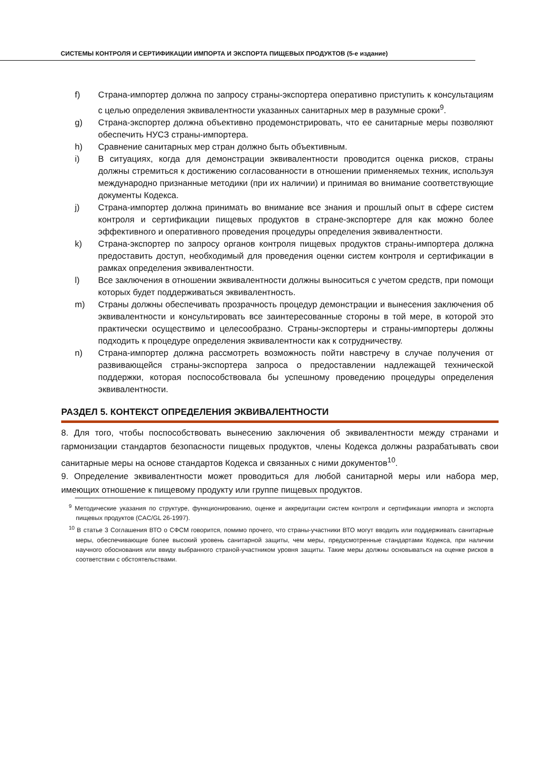СИСТЕМЫ КОНТРОЛЯ И СЕРТИФИКАЦИИ ИМПОРТА И ЭКСПОРТА ПИЩЕВЫХ ПРОДУКТОВ (5-е издание)
f) Страна-импортер должна по запросу страны-экспортера оперативно приступить к консультациям с целью определения эквивалентности указанных санитарных мер в разумные сроки<sup>9</sup>.
g) Страна-экспортер должна объективно продемонстрировать, что ее санитарные меры позволяют обеспечить НУСЗ страны-импортера.
h) Сравнение санитарных мер стран должно быть объективным.
i) В ситуациях, когда для демонстрации эквивалентности проводится оценка рисков, страны должны стремиться к достижению согласованности в отношении применяемых техник, используя международно признанные методики (при их наличии) и принимая во внимание соответствующие документы Кодекса.
j) Страна-импортер должна принимать во внимание все знания и прошлый опыт в сфере систем контроля и сертификации пищевых продуктов в стране-экспортере для как можно более эффективного и оперативного проведения процедуры определения эквивалентности.
k) Страна-экспортер по запросу органов контроля пищевых продуктов страны-импортера должна предоставить доступ, необходимый для проведения оценки систем контроля и сертификации в рамках определения эквивалентности.
l) Все заключения в отношении эквивалентности должны выноситься с учетом средств, при помощи которых будет поддерживаться эквивалентность.
m) Страны должны обеспечивать прозрачность процедур демонстрации и вынесения заключения об эквивалентности и консультировать все заинтересованные стороны в той мере, в которой это практически осуществимо и целесообразно. Страны-экспортеры и страны-импортеры должны подходить к процедуре определения эквивалентности как к сотрудничеству.
n) Страна-импортер должна рассмотреть возможность пойти навстречу в случае получения от развивающейся страны-экспортера запроса о предоставлении надлежащей технической поддержки, которая поспособствовала бы успешному проведению процедуры определения эквивалентности.
РАЗДЕЛ 5. КОНТЕКСТ ОПРЕДЕЛЕНИЯ ЭКВИВАЛЕНТНОСТИ
8. Для того, чтобы поспособствовать вынесению заключения об эквивалентности между странами и гармонизации стандартов безопасности пищевых продуктов, члены Кодекса должны разрабатывать свои санитарные меры на основе стандартов Кодекса и связанных с ними документов<sup>10</sup>.
9. Определение эквивалентности может проводиться для любой санитарной меры или набора мер, имеющих отношение к пищевому продукту или группе пищевых продуктов.
<sup>9</sup> Методические указания по структуре, функционированию, оценке и аккредитации систем контроля и сертификации импорта и экспорта пищевых продуктов (CAC/GL 26-1997).
<sup>10</sup> В статье 3 Соглашения ВТО о СФСМ говорится, помимо прочего, что страны-участники ВТО могут вводить или поддерживать санитарные меры, обеспечивающие более высокий уровень санитарной защиты, чем меры, предусмотренные стандартами Кодекса, при наличии научного обоснования или ввиду выбранного страной-участником уровня защиты. Такие меры должны основываться на оценке рисков в соответствии с обстоятельствами.